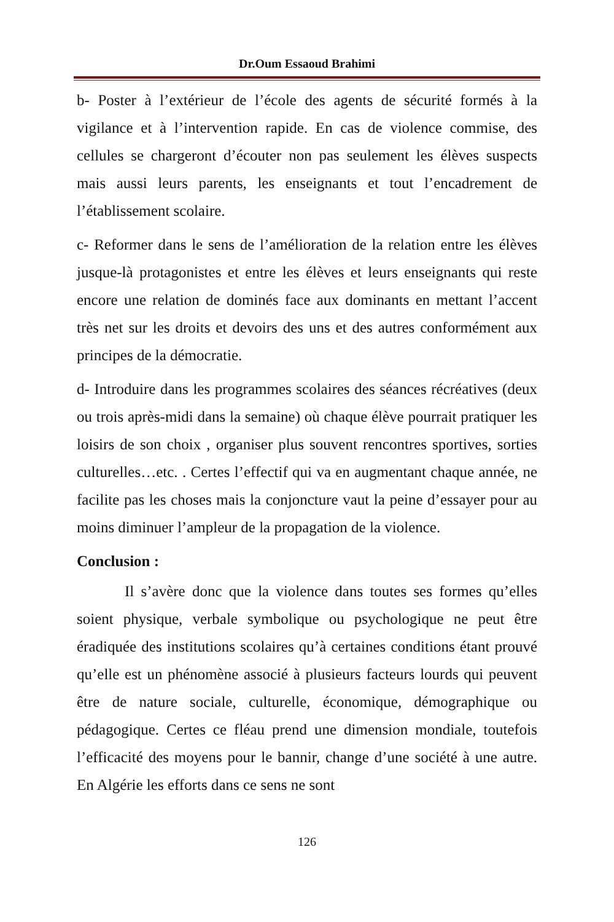Dr.Oum Essaoud Brahimi
b- Poster à l’extérieur de l’école des agents de sécurité formés à la vigilance et à l’intervention rapide. En cas de violence commise, des cellules se chargeront d’écouter non pas seulement les élèves suspects mais aussi leurs parents, les enseignants et tout l’encadrement de l’établissement scolaire.
c- Reformer dans le sens de l’amélioration de la relation entre les élèves jusque-là protagonistes et entre les élèves et leurs enseignants qui reste encore une relation de dominés face aux dominants en mettant l’accent très net sur les droits et devoirs des uns et des autres conformément aux principes de la démocratie.
d- Introduire dans les programmes scolaires des séances récréatives (deux ou trois après-midi dans la semaine) où chaque élève pourrait pratiquer les loisirs de son choix , organiser plus souvent rencontres sportives, sorties culturelles…etc. . Certes l’effectif qui va en augmentant chaque année, ne facilite pas les choses mais la conjoncture vaut la peine d’essayer pour au moins diminuer l’ampleur de la propagation de la violence.
Conclusion :
Il s’avère donc que la violence dans toutes ses formes qu’elles soient physique, verbale symbolique ou psychologique ne peut être éradiquée des institutions scolaires qu’à certaines conditions étant prouvé qu’elle est un phénomène associé à plusieurs facteurs lourds qui peuvent être de nature sociale, culturelle, économique, démographique ou pédagogique. Certes ce fléau prend une dimension mondiale, toutefois l’efficacité des moyens pour le bannir, change d’une société à une autre. En Algérie les efforts dans ce sens ne sont
126